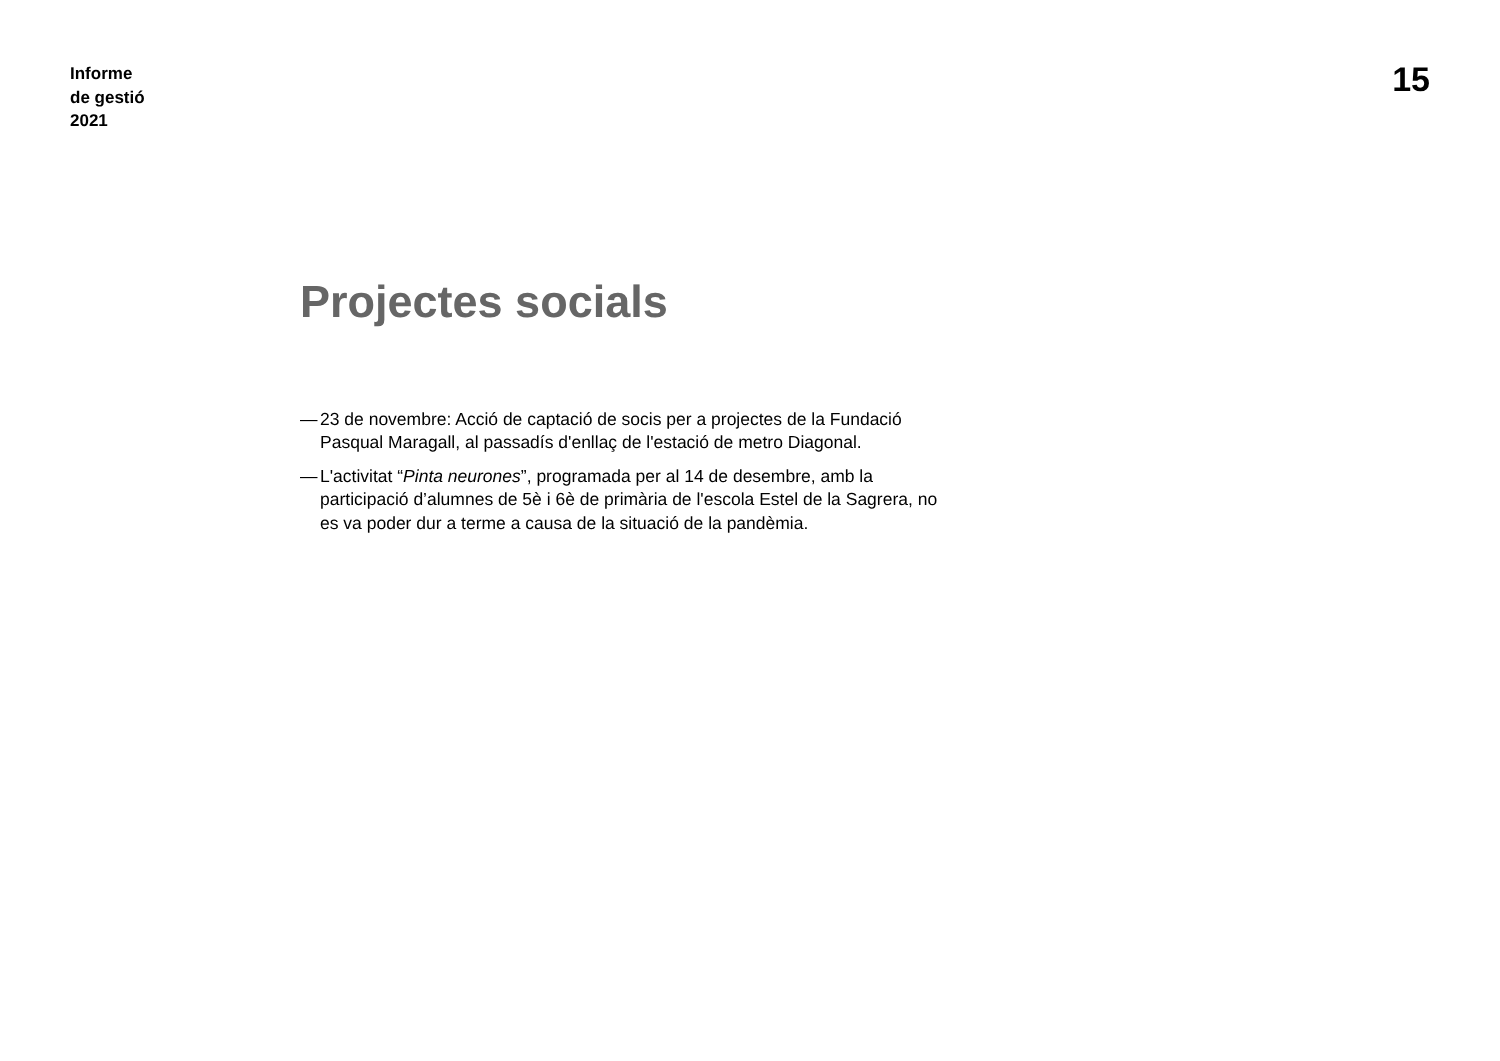Informe
de gestió
2021
15
Projectes socials
— 23 de novembre: Acció de captació de socis per a projectes de la Fundació Pasqual Maragall, al passadís d'enllaç de l'estació de metro Diagonal.
— L'activitat “Pinta neurones”, programada per al 14 de desembre, amb la participació d’alumnes de 5è i 6è de primària de l'escola Estel de la Sagrera, no es va poder dur a terme a causa de la situació de la pandèmia.